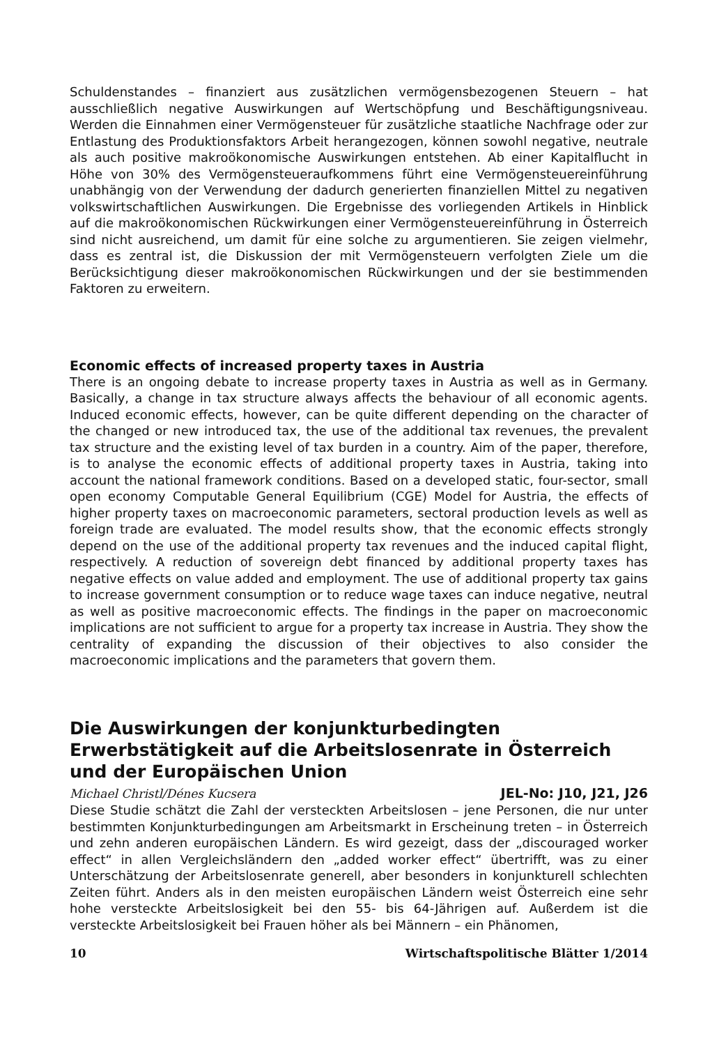Schuldenstandes – finanziert aus zusätzlichen vermögensbezogenen Steuern – hat ausschließlich negative Auswirkungen auf Wertschöpfung und Beschäftigungsniveau. Werden die Einnahmen einer Vermögensteuer für zusätzliche staatliche Nachfrage oder zur Entlastung des Produktionsfaktors Arbeit herangezogen, können sowohl negative, neutrale als auch positive makroökonomische Auswirkungen entstehen. Ab einer Kapitalflucht in Höhe von 30% des Vermögensteueraufkommens führt eine Vermögensteuereinführung unabhängig von der Verwendung der dadurch generierten finanziellen Mittel zu negativen volkswirtschaftlichen Auswirkungen. Die Ergebnisse des vorliegenden Artikels in Hinblick auf die makroökonomischen Rückwirkungen einer Vermögensteuereinführung in Österreich sind nicht ausreichend, um damit für eine solche zu argumentieren. Sie zeigen vielmehr, dass es zentral ist, die Diskussion der mit Vermögensteuern verfolgten Ziele um die Berücksichtigung dieser makroökonomischen Rückwirkungen und der sie bestimmenden Faktoren zu erweitern.
Economic effects of increased property taxes in Austria
There is an ongoing debate to increase property taxes in Austria as well as in Germany. Basically, a change in tax structure always affects the behaviour of all economic agents. Induced economic effects, however, can be quite different depending on the character of the changed or new introduced tax, the use of the additional tax revenues, the prevalent tax structure and the existing level of tax burden in a country. Aim of the paper, therefore, is to analyse the economic effects of additional property taxes in Austria, taking into account the national framework conditions. Based on a developed static, four-sector, small open economy Computable General Equilibrium (CGE) Model for Austria, the effects of higher property taxes on macroeconomic parameters, sectoral production levels as well as foreign trade are evaluated. The model results show, that the economic effects strongly depend on the use of the additional property tax revenues and the induced capital flight, respectively. A reduction of sovereign debt financed by additional property taxes has negative effects on value added and employment. The use of additional property tax gains to increase government consumption or to reduce wage taxes can induce negative, neutral as well as positive macroeconomic effects. The findings in the paper on macroeconomic implications are not sufficient to argue for a property tax increase in Austria. They show the centrality of expanding the discussion of their objectives to also consider the macroeconomic implications and the parameters that govern them.
Die Auswirkungen der konjunkturbedingten Erwerbstätigkeit auf die Arbeitslosenrate in Österreich und der Europäischen Union
Michael Christl/Dénes Kucsera JEL-No: J10, J21, J26
Diese Studie schätzt die Zahl der versteckten Arbeitslosen – jene Personen, die nur unter bestimmten Konjunkturbedingungen am Arbeitsmarkt in Erscheinung treten – in Österreich und zehn anderen europäischen Ländern. Es wird gezeigt, dass der „discouraged worker effect“ in allen Vergleichsländern den „added worker effect“ übertrifft, was zu einer Unterschätzung der Arbeitslosenrate generell, aber besonders in konjunkturell schlechten Zeiten führt. Anders als in den meisten europäischen Ländern weist Österreich eine sehr hohe versteckte Arbeitslosigkeit bei den 55- bis 64-Jährigen auf. Außerdem ist die versteckte Arbeitslosigkeit bei Frauen höher als bei Männern – ein Phänomen,
10 Wirtschaftspolitische Blätter 1/2014